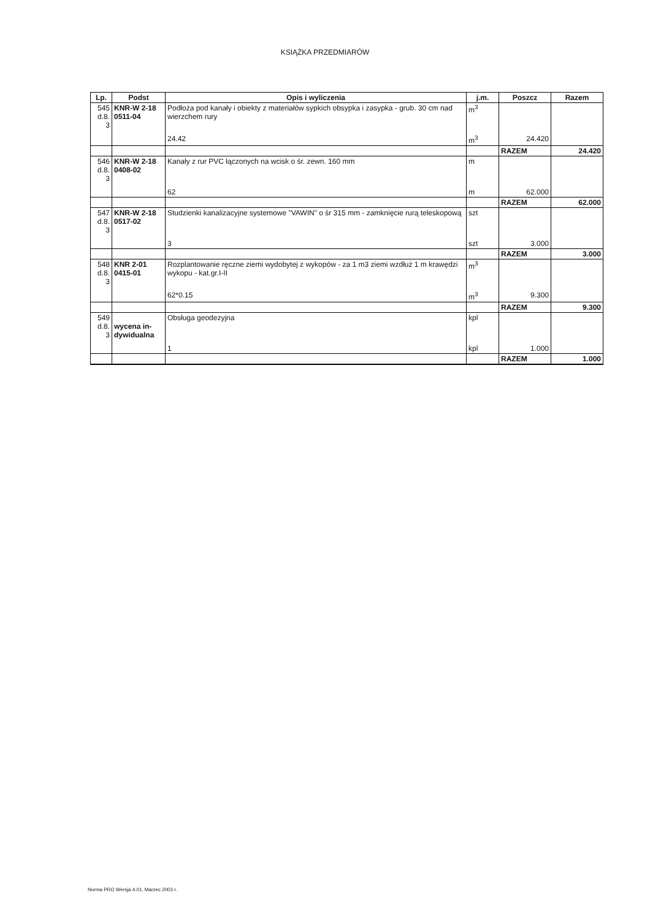KSIĄŻKA PRZEDMIARÓW
| Lp. | Podst | Opis i wyliczenia | j.m. | Poszcz | Razem |
| --- | --- | --- | --- | --- | --- |
| 545 d.8. 3 | KNR-W 2-18 0511-04 | Podłoża pod kanały i obiekty z materiałów sypkich obsypka i zasypka - grub. 30 cm nad wierzchem rury | m<sup>3</sup> | | |
| | | 24.42 | m<sup>3</sup> | 24.420 | |
| | | | | RAZEM | 24.420 |
| 546 d.8. 3 | KNR-W 2-18 0408-02 | Kanały z rur PVC łączonych na wcisk o śr. zewn. 160 mm | m | | |
| | | 62 | m | 62.000 | |
| | | | | RAZEM | 62.000 |
| 547 d.8. 3 | KNR-W 2-18 0517-02 | Studzienki kanalizacyjne systemowe "VAWIN" o śr 315 mm - zamknięcie rurą teleskopową | szt | | |
| | | 3 | szt | 3.000 | |
| | | | | RAZEM | 3.000 |
| 548 d.8. 3 | KNR 2-01 0415-01 | Rozplantowanie ręczne ziemi wydobytej z wykopów - za 1 m3 ziemi wzdłuż 1 m krawędzi wykopu - kat.gr.I-II | m<sup>3</sup> | | |
| | | 62*0.15 | m<sup>3</sup> | 9.300 | |
| | | | | RAZEM | 9.300 |
| 549 d.8. 3 | wycena in-dywidualna | Obsługa geodezyjna | kpl | | |
| | | 1 | kpl | 1.000 | |
| | | | | RAZEM | 1.000 |
Norma PRO Wersja 4.01, Marzec 2003 r.